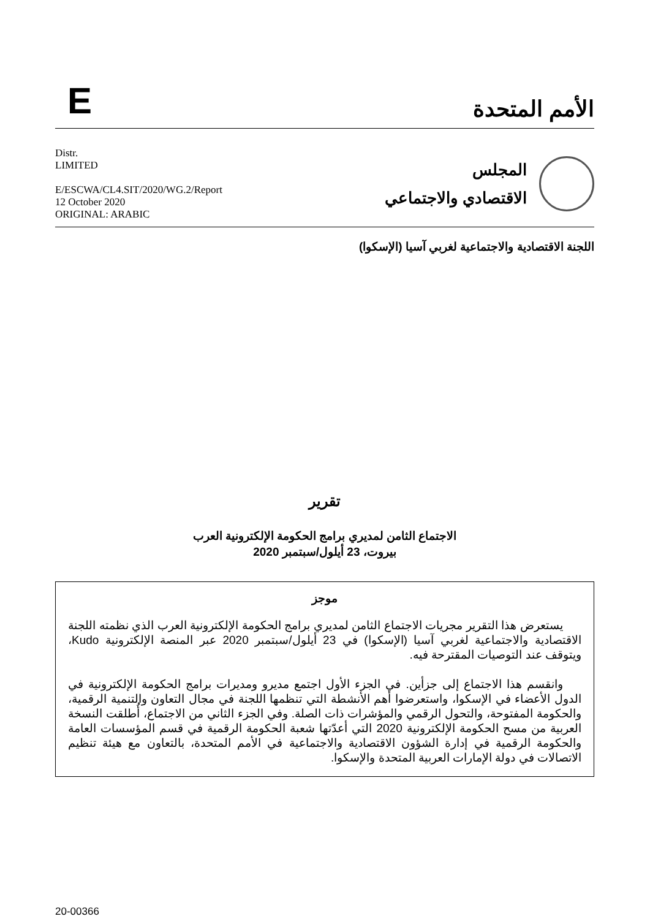E
الأمم المتحدة
Distr.
LIMITED
E/ESCWA/CL4.SIT/2020/WG.2/Report
12 October 2020
ORIGINAL: ARABIC
المجلس
الاقتصادي والاجتماعي
اللجنة الاقتصادية والاجتماعية لغربي آسيا (الإسكوا)
تقرير
الاجتماع الثامن لمديري برامج الحكومة الإلكترونية العرب
بيروت، 23 أيلول/سبتمبر 2020
موجز
يستعرض هذا التقرير مجريات الاجتماع الثامن لمديري برامج الحكومة الإلكترونية العرب الذي نظمته اللجنة الاقتصادية والاجتماعية لغربي آسيا (الإسكوا) في 23 أيلول/سبتمبر 2020 عبر المنصة الإلكترونية Kudo، ويتوقف عند التوصيات المقترحة فيه.
وانقسم هذا الاجتماع إلى جزأين. في الجزء الأول اجتمع مديرو ومديرات برامج الحكومة الإلكترونية في الدول الأعضاء في الإسكوا، واستعرضوا أهم الأنشطة التي تنظمها اللجنة في مجال التعاون والتنمية الرقمية، والحكومة المفتوحة، والتحول الرقمي والمؤشرات ذات الصلة. وفي الجزء الثاني من الاجتماع، أُطلقت النسخة العربية من مسح الحكومة الإلكترونية 2020 التي أعدّتها شعبة الحكومة الرقمية في قسم المؤسسات العامة والحكومة الرقمية في إدارة الشؤون الاقتصادية والاجتماعية في الأمم المتحدة، بالتعاون مع هيئة تنظيم الاتصالات في دولة الإمارات العربية المتحدة والإسكوا.
20-00366